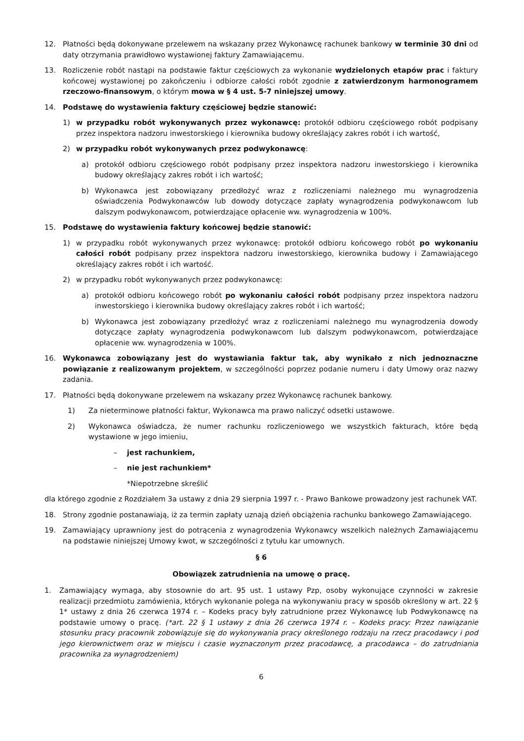12. Płatności będą dokonywane przelewem na wskazany przez Wykonawcę rachunek bankowy w terminie 30 dni od daty otrzymania prawidłowo wystawionej faktury Zamawiającemu.
13. Rozliczenie robót nastąpi na podstawie faktur częściowych za wykonanie wydzielonych etapów prac i faktury końcowej wystawionej po zakończeniu i odbiorze całości robót zgodnie z zatwierdzonym harmonogramem rzeczowo-finansowym, o którym mowa w § 4 ust. 5-7 niniejszej umowy.
14. Podstawę do wystawienia faktury częściowej będzie stanowić:
1) w przypadku robót wykonywanych przez wykonawcę: protokół odbioru częściowego robót podpisany przez inspektora nadzoru inwestorskiego i kierownika budowy określający zakres robót i ich wartość,
2) w przypadku robót wykonywanych przez podwykonawcę:
a) protokół odbioru częściowego robót podpisany przez inspektora nadzoru inwestorskiego i kierownika budowy określający zakres robót i ich wartość;
b) Wykonawca jest zobowiązany przedłożyć wraz z rozliczeniami należnego mu wynagrodzenia oświadczenia Podwykonawców lub dowody dotyczące zapłaty wynagrodzenia podwykonawcom lub dalszym podwykonawcom, potwierdzające opłacenie ww. wynagrodzenia w 100%.
15. Podstawę do wystawienia faktury końcowej będzie stanowić:
1) w przypadku robót wykonywanych przez wykonawcę: protokół odbioru końcowego robót po wykonaniu całości robót podpisany przez inspektora nadzoru inwestorskiego, kierownika budowy i Zamawiającego określający zakres robót i ich wartość.
2) w przypadku robót wykonywanych przez podwykonawcę:
a) protokół odbioru końcowego robót po wykonaniu całości robót podpisany przez inspektora nadzoru inwestorskiego i kierownika budowy określający zakres robót i ich wartość;
b) Wykonawca jest zobowiązany przedłożyć wraz z rozliczeniami należnego mu wynagrodzenia dowody dotyczące zapłaty wynagrodzenia podwykonawcom lub dalszym podwykonawcom, potwierdzające opłacenie ww. wynagrodzenia w 100%.
16. Wykonawca zobowiązany jest do wystawiania faktur tak, aby wynikało z nich jednoznaczne powiązanie z realizowanym projektem, w szczególności poprzez podanie numeru i daty Umowy oraz nazwy zadania.
17. Płatności będą dokonywane przelewem na wskazany przez Wykonawcę rachunek bankowy.
1) Za nieterminowe płatności faktur, Wykonawca ma prawo naliczyć odsetki ustawowe.
2) Wykonawca oświadcza, że numer rachunku rozliczeniowego we wszystkich fakturach, które będą wystawione w jego imieniu,
– jest rachunkiem,
– nie jest rachunkiem*
*Niepotrzebne skreślić
dla którego zgodnie z Rozdziałem 3a ustawy z dnia 29 sierpnia 1997 r. - Prawo Bankowe prowadzony jest rachunek VAT.
18. Strony zgodnie postanawiają, iż za termin zapłaty uznają dzień obciążenia rachunku bankowego Zamawiającego.
19. Zamawiający uprawniony jest do potrącenia z wynagrodzenia Wykonawcy wszelkich należnych Zamawiającemu na podstawie niniejszej Umowy kwot, w szczególności z tytułu kar umownych.
§ 6
Obowiązek zatrudnienia na umowę o pracę.
1. Zamawiający wymaga, aby stosownie do art. 95 ust. 1 ustawy Pzp, osoby wykonujące czynności w zakresie realizacji przedmiotu zamówienia, których wykonanie polega na wykonywaniu pracy w sposób określony w art. 22 § 1* ustawy z dnia 26 czerwca 1974 r. – Kodeks pracy były zatrudnione przez Wykonawcę lub Podwykonawcę na podstawie umowy o pracę. (*art. 22 § 1 ustawy z dnia 26 czerwca 1974 r. – Kodeks pracy: Przez nawiązanie stosunku pracy pracownik zobowiązuje się do wykonywania pracy określonego rodzaju na rzecz pracodawcy i pod jego kierownictwem oraz w miejscu i czasie wyznaczonym przez pracodawcę, a pracodawca – do zatrudniania pracownika za wynagrodzeniem)
6